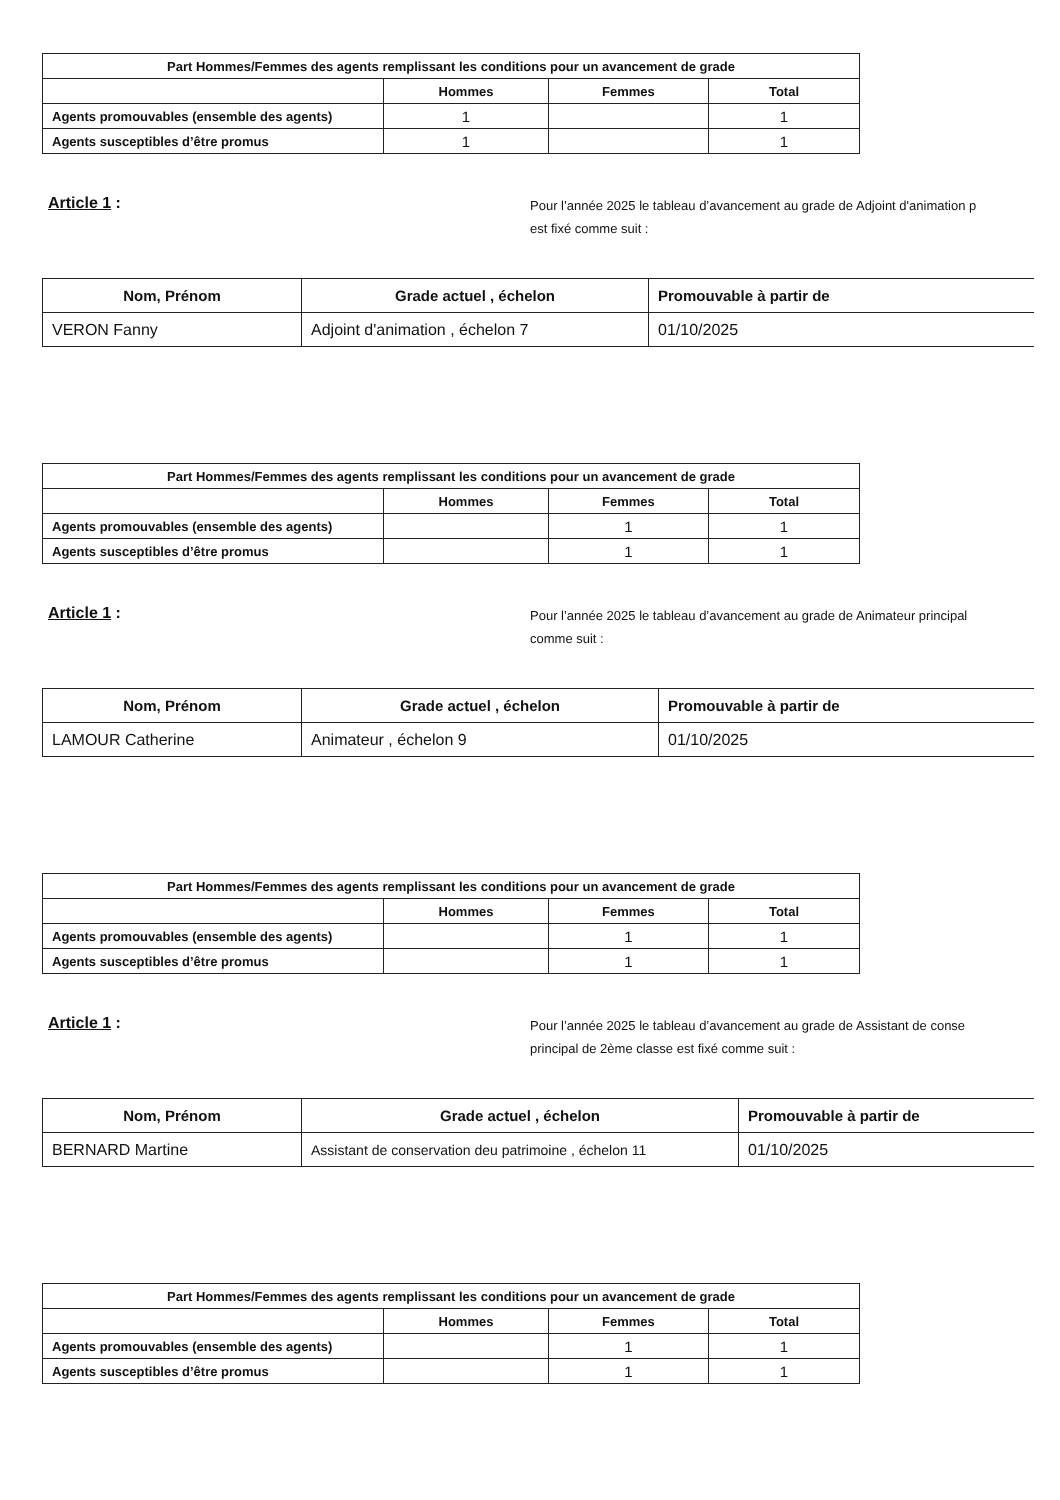| Part Hommes/Femmes des agents remplissant les conditions pour un avancement de grade | | | |
| --- | --- | --- | --- |
| | Hommes | Femmes | Total |
| Agents promouvables (ensemble des agents) | 1 | | 1 |
| Agents susceptibles d’être promus | 1 | | 1 |
Article 1 :
Pour l’année 2025 le tableau d’avancement au grade de Adjoint d'animation p
est fixé comme suit :
| Nom, Prénom | Grade actuel , échelon | Promouvable à partir de |
| --- | --- | --- |
| VERON Fanny | Adjoint d'animation , échelon 7 | 01/10/2025 |
| Part Hommes/Femmes des agents remplissant les conditions pour un avancement de grade | | | |
| --- | --- | --- | --- |
| | Hommes | Femmes | Total |
| Agents promouvables (ensemble des agents) | | 1 | 1 |
| Agents susceptibles d’être promus | | 1 | 1 |
Article 1 :
Pour l’année 2025 le tableau d’avancement au grade de Animateur principal
comme suit :
| Nom, Prénom | Grade actuel , échelon | Promouvable à partir de |
| --- | --- | --- |
| LAMOUR Catherine | Animateur , échelon 9 | 01/10/2025 |
| Part Hommes/Femmes des agents remplissant les conditions pour un avancement de grade | | | |
| --- | --- | --- | --- |
| | Hommes | Femmes | Total |
| Agents promouvables (ensemble des agents) | | 1 | 1 |
| Agents susceptibles d’être promus | | 1 | 1 |
Article 1 :
Pour l’année 2025 le tableau d’avancement au grade de Assistant de conse
principal de 2ème classe est fixé comme suit :
| Nom, Prénom | Grade actuel , échelon | Promouvable à partir de |
| --- | --- | --- |
| BERNARD Martine | Assistant de conservation deu patrimoine , échelon 11 | 01/10/2025 |
| Part Hommes/Femmes des agents remplissant les conditions pour un avancement de grade | | | |
| --- | --- | --- | --- |
| | Hommes | Femmes | Total |
| Agents promouvables (ensemble des agents) | | 1 | 1 |
| Agents susceptibles d’être promus | | 1 | 1 |